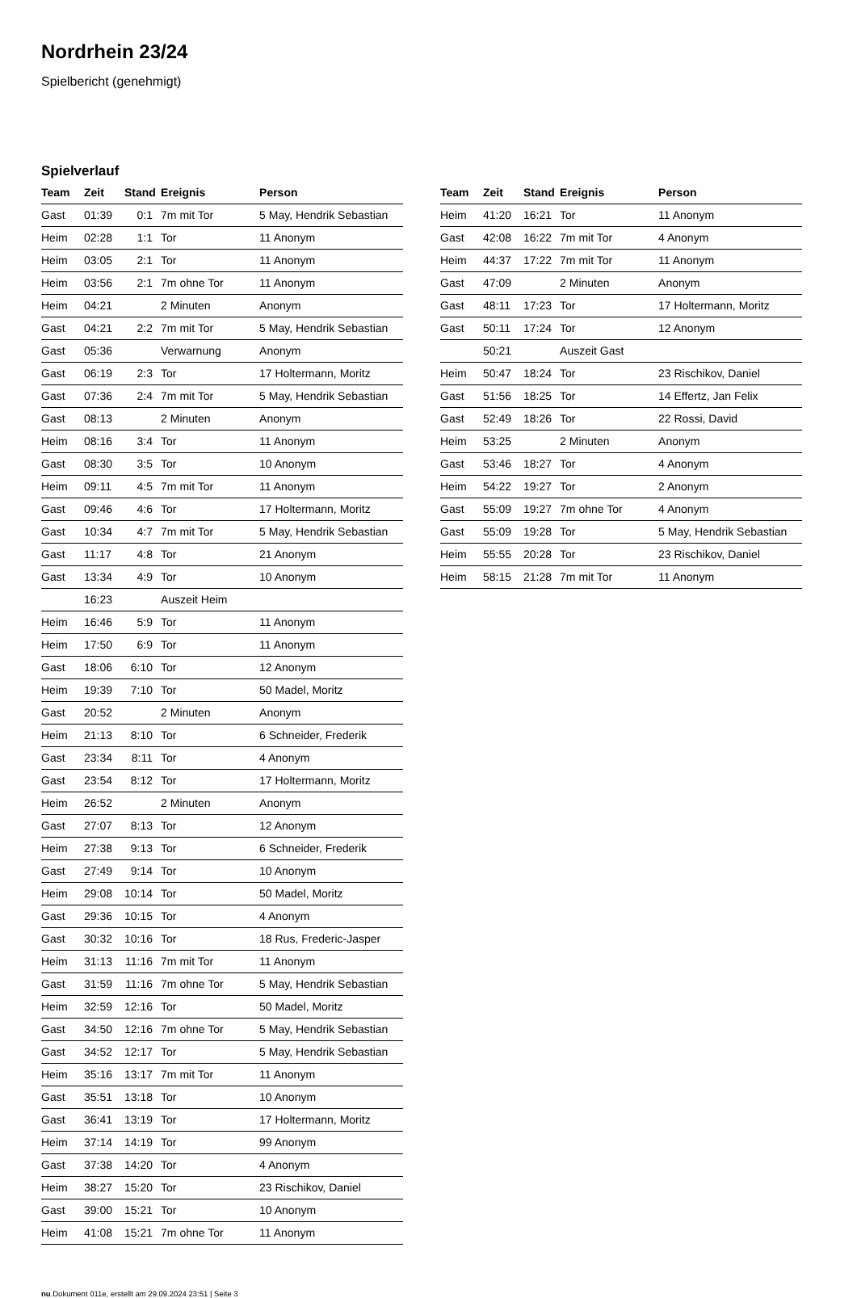Nordrhein 23/24
Spielbericht (genehmigt)
Spielverlauf
| Team | Zeit | Stand | Ereignis | Person |
| --- | --- | --- | --- | --- |
| Gast | 01:39 | 0:1 | 7m mit Tor | 5 May, Hendrik Sebastian |
| Heim | 02:28 | 1:1 | Tor | 11 Anonym |
| Heim | 03:05 | 2:1 | Tor | 11 Anonym |
| Heim | 03:56 | 2:1 | 7m ohne Tor | 11 Anonym |
| Heim | 04:21 | | 2 Minuten | Anonym |
| Gast | 04:21 | 2:2 | 7m mit Tor | 5 May, Hendrik Sebastian |
| Gast | 05:36 | | Verwarnung | Anonym |
| Gast | 06:19 | 2:3 | Tor | 17 Holtermann, Moritz |
| Gast | 07:36 | 2:4 | 7m mit Tor | 5 May, Hendrik Sebastian |
| Gast | 08:13 | | 2 Minuten | Anonym |
| Heim | 08:16 | 3:4 | Tor | 11 Anonym |
| Gast | 08:30 | 3:5 | Tor | 10 Anonym |
| Heim | 09:11 | 4:5 | 7m mit Tor | 11 Anonym |
| Gast | 09:46 | 4:6 | Tor | 17 Holtermann, Moritz |
| Gast | 10:34 | 4:7 | 7m mit Tor | 5 May, Hendrik Sebastian |
| Gast | 11:17 | 4:8 | Tor | 21 Anonym |
| Gast | 13:34 | 4:9 | Tor | 10 Anonym |
| | 16:23 | | Auszeit Heim | |
| Heim | 16:46 | 5:9 | Tor | 11 Anonym |
| Heim | 17:50 | 6:9 | Tor | 11 Anonym |
| Gast | 18:06 | 6:10 | Tor | 12 Anonym |
| Heim | 19:39 | 7:10 | Tor | 50 Madel, Moritz |
| Gast | 20:52 | | 2 Minuten | Anonym |
| Heim | 21:13 | 8:10 | Tor | 6 Schneider, Frederik |
| Gast | 23:34 | 8:11 | Tor | 4 Anonym |
| Gast | 23:54 | 8:12 | Tor | 17 Holtermann, Moritz |
| Heim | 26:52 | | 2 Minuten | Anonym |
| Gast | 27:07 | 8:13 | Tor | 12 Anonym |
| Heim | 27:38 | 9:13 | Tor | 6 Schneider, Frederik |
| Gast | 27:49 | 9:14 | Tor | 10 Anonym |
| Heim | 29:08 | 10:14 | Tor | 50 Madel, Moritz |
| Gast | 29:36 | 10:15 | Tor | 4 Anonym |
| Gast | 30:32 | 10:16 | Tor | 18 Rus, Frederic-Jasper |
| Heim | 31:13 | 11:16 | 7m mit Tor | 11 Anonym |
| Gast | 31:59 | 11:16 | 7m ohne Tor | 5 May, Hendrik Sebastian |
| Heim | 32:59 | 12:16 | Tor | 50 Madel, Moritz |
| Gast | 34:50 | 12:16 | 7m ohne Tor | 5 May, Hendrik Sebastian |
| Gast | 34:52 | 12:17 | Tor | 5 May, Hendrik Sebastian |
| Heim | 35:16 | 13:17 | 7m mit Tor | 11 Anonym |
| Gast | 35:51 | 13:18 | Tor | 10 Anonym |
| Gast | 36:41 | 13:19 | Tor | 17 Holtermann, Moritz |
| Heim | 37:14 | 14:19 | Tor | 99 Anonym |
| Gast | 37:38 | 14:20 | Tor | 4 Anonym |
| Heim | 38:27 | 15:20 | Tor | 23 Rischikov, Daniel |
| Gast | 39:00 | 15:21 | Tor | 10 Anonym |
| Heim | 41:08 | 15:21 | 7m ohne Tor | 11 Anonym |
| Team | Zeit | Stand | Ereignis | Person |
| --- | --- | --- | --- | --- |
| Heim | 41:20 | 16:21 | Tor | 11 Anonym |
| Gast | 42:08 | 16:22 | 7m mit Tor | 4 Anonym |
| Heim | 44:37 | 17:22 | 7m mit Tor | 11 Anonym |
| Gast | 47:09 | | 2 Minuten | Anonym |
| Gast | 48:11 | 17:23 | Tor | 17 Holtermann, Moritz |
| Gast | 50:11 | 17:24 | Tor | 12 Anonym |
| | 50:21 | | Auszeit Gast | |
| Heim | 50:47 | 18:24 | Tor | 23 Rischikov, Daniel |
| Gast | 51:56 | 18:25 | Tor | 14 Effertz, Jan Felix |
| Gast | 52:49 | 18:26 | Tor | 22 Rossi, David |
| Heim | 53:25 | | 2 Minuten | Anonym |
| Gast | 53:46 | 18:27 | Tor | 4 Anonym |
| Heim | 54:22 | 19:27 | Tor | 2 Anonym |
| Gast | 55:09 | 19:27 | 7m ohne Tor | 4 Anonym |
| Gast | 55:09 | 19:28 | Tor | 5 May, Hendrik Sebastian |
| Heim | 55:55 | 20:28 | Tor | 23 Rischikov, Daniel |
| Heim | 58:15 | 21:28 | 7m mit Tor | 11 Anonym |
nu.Dokument 011e, erstellt am 29.09.2024 23:51 | Seite 3